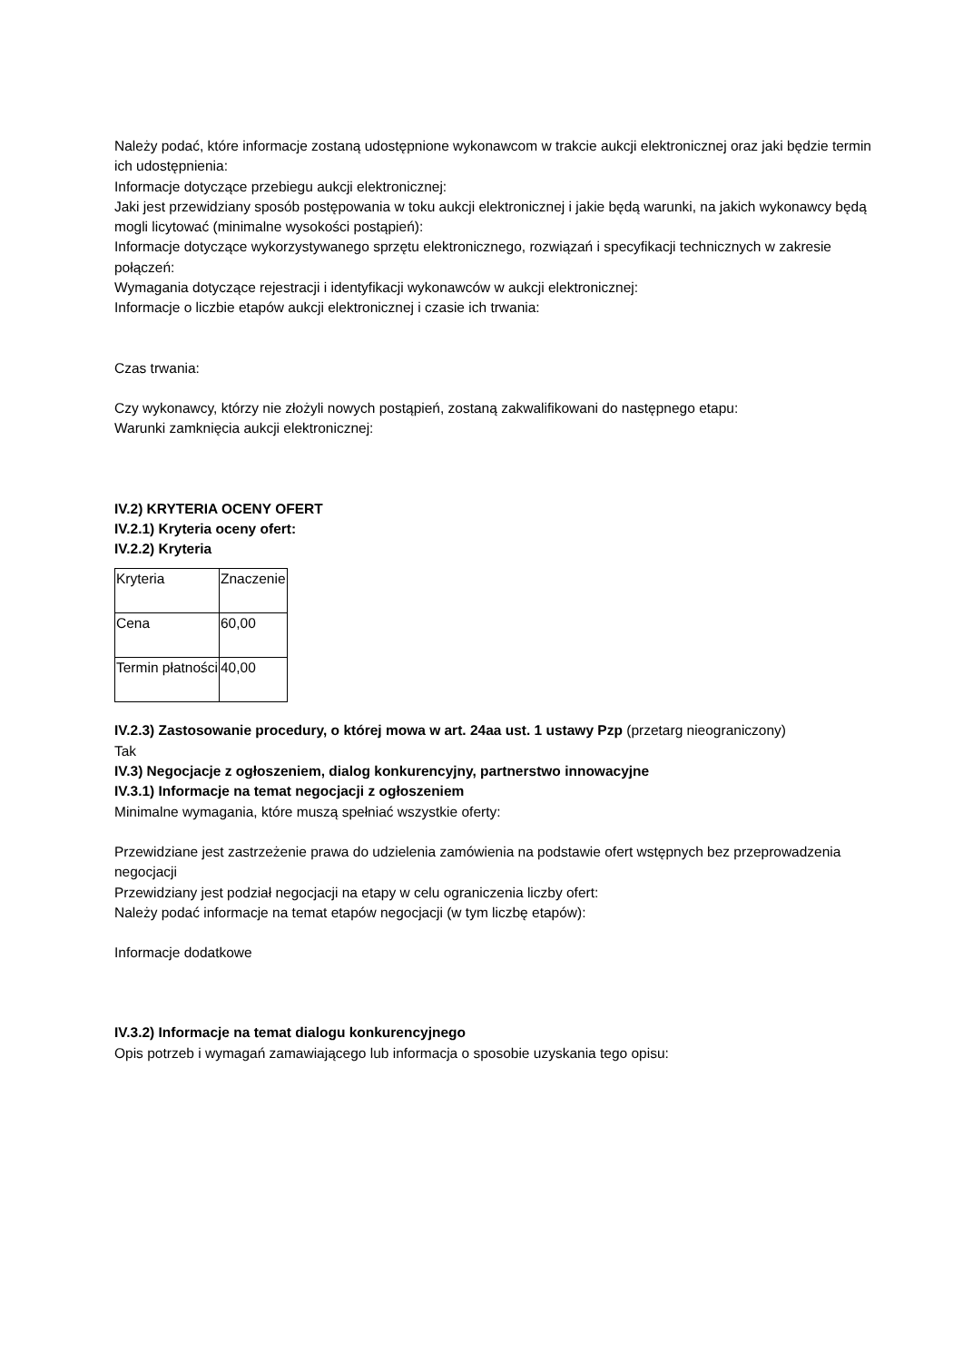Należy podać, które informacje zostaną udostępnione wykonawcom w trakcie aukcji elektronicznej oraz jaki będzie termin ich udostępnienia:
Informacje dotyczące przebiegu aukcji elektronicznej:
Jaki jest przewidziany sposób postępowania w toku aukcji elektronicznej i jakie będą warunki, na jakich wykonawcy będą mogli licytować (minimalne wysokości postąpień):
Informacje dotyczące wykorzystywanego sprzętu elektronicznego, rozwiązań i specyfikacji technicznych w zakresie połączeń:
Wymagania dotyczące rejestracji i identyfikacji wykonawców w aukcji elektronicznej:
Informacje o liczbie etapów aukcji elektronicznej i czasie ich trwania:
Czas trwania:
Czy wykonawcy, którzy nie złożyli nowych postąpień, zostaną zakwalifikowani do następnego etapu:
Warunki zamknięcia aukcji elektronicznej:
IV.2) KRYTERIA OCENY OFERT
IV.2.1) Kryteria oceny ofert:
IV.2.2) Kryteria
| Kryteria | Znaczenie |
| Cena | 60,00 |
| Termin płatności | 40,00 |
IV.2.3) Zastosowanie procedury, o której mowa w art. 24aa ust. 1 ustawy Pzp (przetarg nieograniczony)
Tak
IV.3) Negocjacje z ogłoszeniem, dialog konkurencyjny, partnerstwo innowacyjne
IV.3.1) Informacje na temat negocjacji z ogłoszeniem
Minimalne wymagania, które muszą spełniać wszystkie oferty:
Przewidziane jest zastrzeżenie prawa do udzielenia zamówienia na podstawie ofert wstępnych bez przeprowadzenia negocjacji
Przewidziany jest podział negocjacji na etapy w celu ograniczenia liczby ofert:
Należy podać informacje na temat etapów negocjacji (w tym liczbę etapów):
Informacje dodatkowe
IV.3.2) Informacje na temat dialogu konkurencyjnego
Opis potrzeb i wymagań zamawiającego lub informacja o sposobie uzyskania tego opisu: